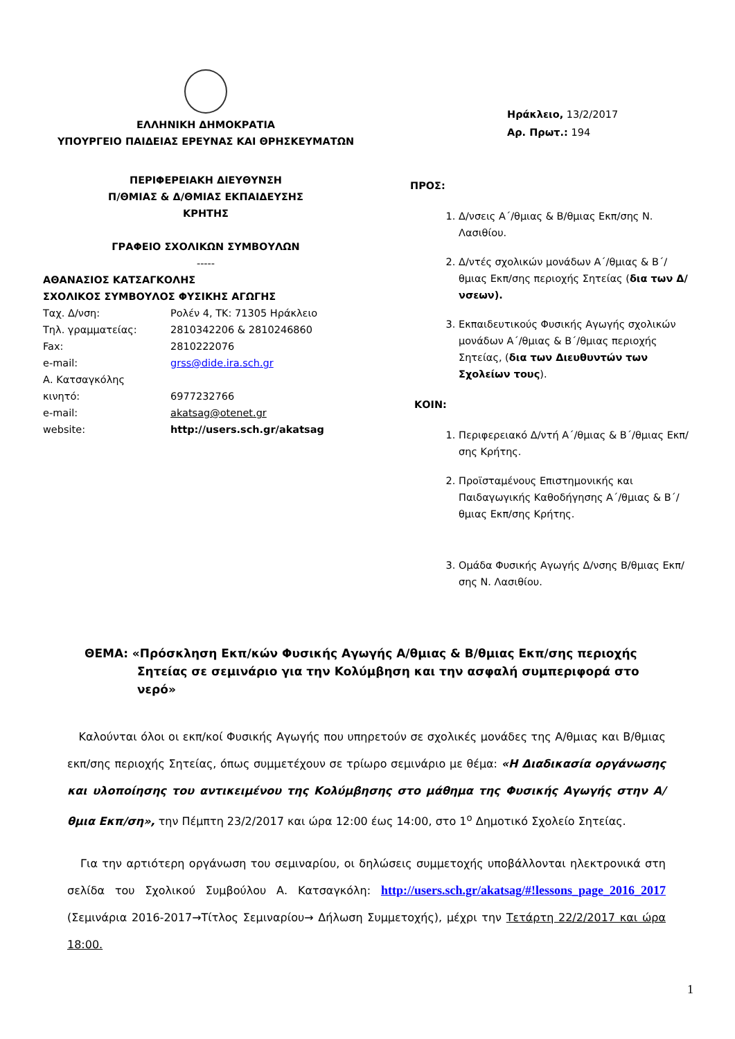ΕΛΛΗΝΙΚΗ ΔΗΜΟΚΡΑΤΙΑ
ΥΠΟΥΡΓΕΙΟ ΠΑΙΔΕΙΑΣ ΕΡΕΥΝΑΣ ΚΑΙ ΘΡΗΣΚΕΥΜΑΤΩΝ
ΠΕΡΙΦΕΡΕΙΑΚΗ ΔΙΕΥΘΥΝΣΗ
Π/ΘΜΙΑΣ & Δ/ΘΜΙΑΣ ΕΚΠΑΙΔΕΥΣΗΣ
ΚΡΗΤΗΣ
ΓΡΑΦΕΙΟ ΣΧΟΛΙΚΩΝ ΣΥΜΒΟΥΛΩΝ
-----
ΑΘΑΝΑΣΙΟΣ ΚΑΤΣΑΓΚΟΛΗΣ
ΣΧΟΛΙΚΟΣ ΣΥΜΒΟΥΛΟΣ ΦΥΣΙΚΗΣ ΑΓΩΓΗΣ
Ταχ. Δ/νση: Ρολέν 4, ΤΚ: 71305 Ηράκλειο
Τηλ. γραμματείας: 2810342206 & 2810246860
Fax: 2810222076
e-mail: grss@dide.ira.sch.gr
Α. Κατσαγκόλης
κινητό: 6977232766
e-mail: akatsag@otenet.gr
website: http://users.sch.gr/akatsag
Ηράκλειο, 13/2/2017
Αρ. Πρωτ.: 194
ΠΡΟΣ:
1. Δ/νσεις Α΄/θμιας & Β/θμιας Εκπ/σης Ν. Λασιθίου.
2. Δ/ντές σχολικών μονάδων Α΄/θμιας & Β΄/θμιας Εκπ/σης περιοχής Σητείας (δια των Δ/νσεων).
3. Εκπαιδευτικούς Φυσικής Αγωγής σχολικών μονάδων Α΄/θμιας & Β΄/θμιας περιοχής Σητείας, (δια των Διευθυντών των Σχολείων τους).
ΚΟΙΝ:
1. Περιφερειακό Δ/ντή Α΄/θμιας & Β΄/θμιας Εκπ/σης Κρήτης.
2. Προϊσταμένους Επιστημονικής και Παιδαγωγικής Καθοδήγησης Α΄/θμιας & Β΄/θμιας Εκπ/σης Κρήτης.
3. Ομάδα Φυσικής Αγωγής Δ/νσης Β/θμιας Εκπ/σης Ν. Λασιθίου.
ΘΕΜΑ: «Πρόσκληση Εκπ/κών Φυσικής Αγωγής Α/θμιας & Β/θμιας Εκπ/σης περιοχής Σητείας σε σεμινάριο για την Κολύμβηση και την ασφαλή συμπεριφορά στο νερό»
Καλούνται όλοι οι εκπ/κοί Φυσικής Αγωγής που υπηρετούν σε σχολικές μονάδες της Α/θμιας και Β/θμιας εκπ/σης περιοχής Σητείας, όπως συμμετέχουν σε τρίωρο σεμινάριο με θέμα: «Η Διαδικασία οργάνωσης και υλοποίησης του αντικειμένου της Κολύμβησης στο μάθημα της Φυσικής Αγωγής στην Α/θμια Εκπ/ση», την Πέμπτη 23/2/2017 και ώρα 12:00 έως 14:00, στο 1<sup>ο</sup> Δημοτικό Σχολείο Σητείας.
Για την αρτιότερη οργάνωση του σεμιναρίου, οι δηλώσεις συμμετοχής υποβάλλονται ηλεκτρονικά στη σελίδα του Σχολικού Συμβούλου Α. Κατσαγκόλη: http://users.sch.gr/akatsag/#!lessons_page_2016_2017 (Σεμινάρια 2016-2017→Τίτλος Σεμιναρίου→ Δήλωση Συμμετοχής), μέχρι την Τετάρτη 22/2/2017 και ώρα 18:00.
1